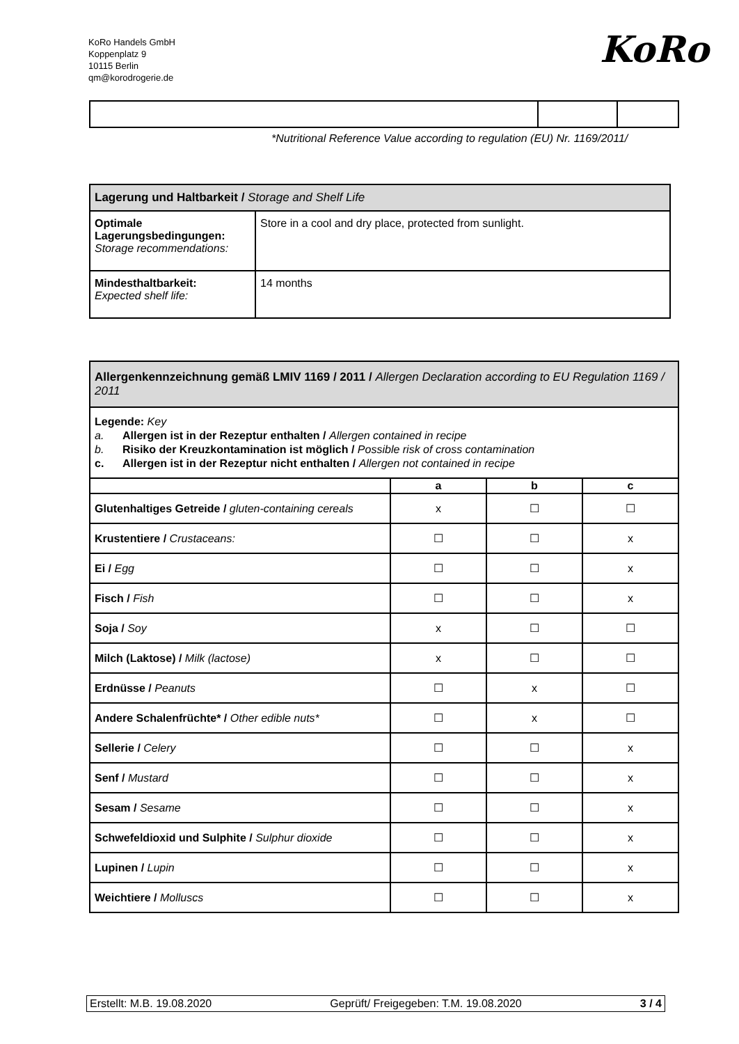KoRo Handels GmbH
Koppenplatz 9
10115 Berlin
qm@korodrogerie.de
KoRo
*Nutritional Reference Value according to regulation (EU) Nr. 1169/2011/
| Lagerung und Haltbarkeit / Storage and Shelf Life | |
| Optimale Lagerungsbedingungen: Storage recommendations: | Store in a cool and dry place, protected from sunlight. |
| Mindesthaltbarkeit: Expected shelf life: | 14 months |
| Allergenkennzeichnung gemäß LMIV 1169 / 2011 / Allergen Declaration according to EU Regulation 1169 / 2011 | | | |
| Legende: Key a. Allergen ist in der Rezeptur enthalten / Allergen contained in recipe b. Risiko der Kreuzkontamination ist möglich / Possible risk of cross contamination c. Allergen ist in der Rezeptur nicht enthalten / Allergen not contained in recipe | | | |
| | a | b | c |
| Glutenhaltiges Getreide / gluten-containing cereals | x | ☐ | ☐ |
| Krustentiere / Crustaceans: | ☐ | ☐ | x |
| Ei / Egg | ☐ | ☐ | x |
| Fisch / Fish | ☐ | ☐ | x |
| Soja / Soy | x | ☐ | ☐ |
| Milch (Laktose) / Milk (lactose) | x | ☐ | ☐ |
| Erdnüsse / Peanuts | ☐ | x | ☐ |
| Andere Schalenfrüchte* / Other edible nuts* | ☐ | x | ☐ |
| Sellerie / Celery | ☐ | ☐ | x |
| Senf / Mustard | ☐ | ☐ | x |
| Sesam / Sesame | ☐ | ☐ | x |
| Schwefeldioxid und Sulphite / Sulphur dioxide | ☐ | ☐ | x |
| Lupinen / Lupin | ☐ | ☐ | x |
| Weichtiere / Molluscs | ☐ | ☐ | x |
Erstellt: M.B. 19.08.2020 Geprüft/ Freigegeben: T.M. 19.08.2020 3 / 4